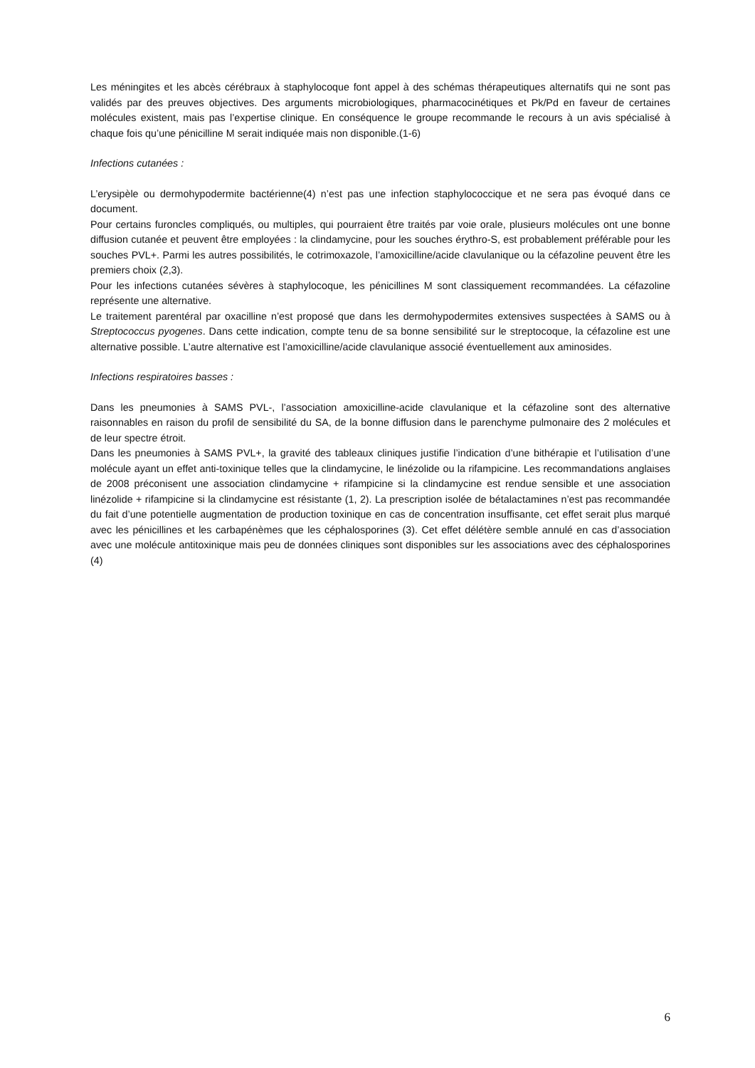Les méningites et les abcès cérébraux à staphylocoque font appel à des schémas thérapeutiques alternatifs qui ne sont pas validés par des preuves objectives. Des arguments microbiologiques, pharmacocinétiques et Pk/Pd en faveur de certaines molécules existent, mais pas l’expertise clinique. En conséquence le groupe recommande le recours à un avis spécialisé à chaque fois qu’une pénicilline M serait indiquée mais non disponible.(1-6)
Infections cutanées :
L’erysipèle ou dermohypodermite bactérienne(4) n’est pas une infection staphylococcique et ne sera pas évoqué dans ce document.
Pour certains furoncles compliqués, ou multiples, qui pourraient être traités par voie orale, plusieurs molécules ont une bonne diffusion cutanée et peuvent être employées : la clindamycine, pour les souches érythro-S, est probablement préférable pour les souches PVL+. Parmi les autres possibilités, le cotrimoxazole, l’amoxicilline/acide clavulanique ou la céfazoline peuvent être les premiers choix (2,3).
Pour les infections cutanées sévères à staphylocoque, les pénicillines M sont classiquement recommandées. La céfazoline représente une alternative.
Le traitement parentéral par oxacilline n’est proposé que dans les dermohypodermites extensives suspectées à SAMS ou à Streptococcus pyogenes. Dans cette indication, compte tenu de sa bonne sensibilité sur le streptocoque, la céfazoline est une alternative possible. L’autre alternative est l’amoxicilline/acide clavulanique associé éventuellement aux aminosides.
Infections respiratoires basses :
Dans les pneumonies à SAMS PVL-, l’association amoxicilline-acide clavulanique et la céfazoline sont des alternative raisonnables en raison du profil de sensibilité du SA, de la bonne diffusion dans le parenchyme pulmonaire des 2 molécules et de leur spectre étroit.
Dans les pneumonies à SAMS PVL+, la gravité des tableaux cliniques justifie l’indication d’une bithérapie et l’utilisation d’une molécule ayant un effet anti-toxinique telles que la clindamycine, le linézolide ou la rifampicine. Les recommandations anglaises de 2008 préconisent une association clindamycine + rifampicine si la clindamycine est rendue sensible et une association linézolide + rifampicine si la clindamycine est résistante (1, 2). La prescription isolée de bétalactamines n’est pas recommandée du fait d’une potentielle augmentation de production toxinique en cas de concentration insuffisante, cet effet serait plus marqué avec les pénicillines et les carbapénèmes que les céphalosporines (3). Cet effet délétère semble annulé en cas d’association avec une molécule antitoxinique mais peu de données cliniques sont disponibles sur les associations avec des céphalosporines (4)
6